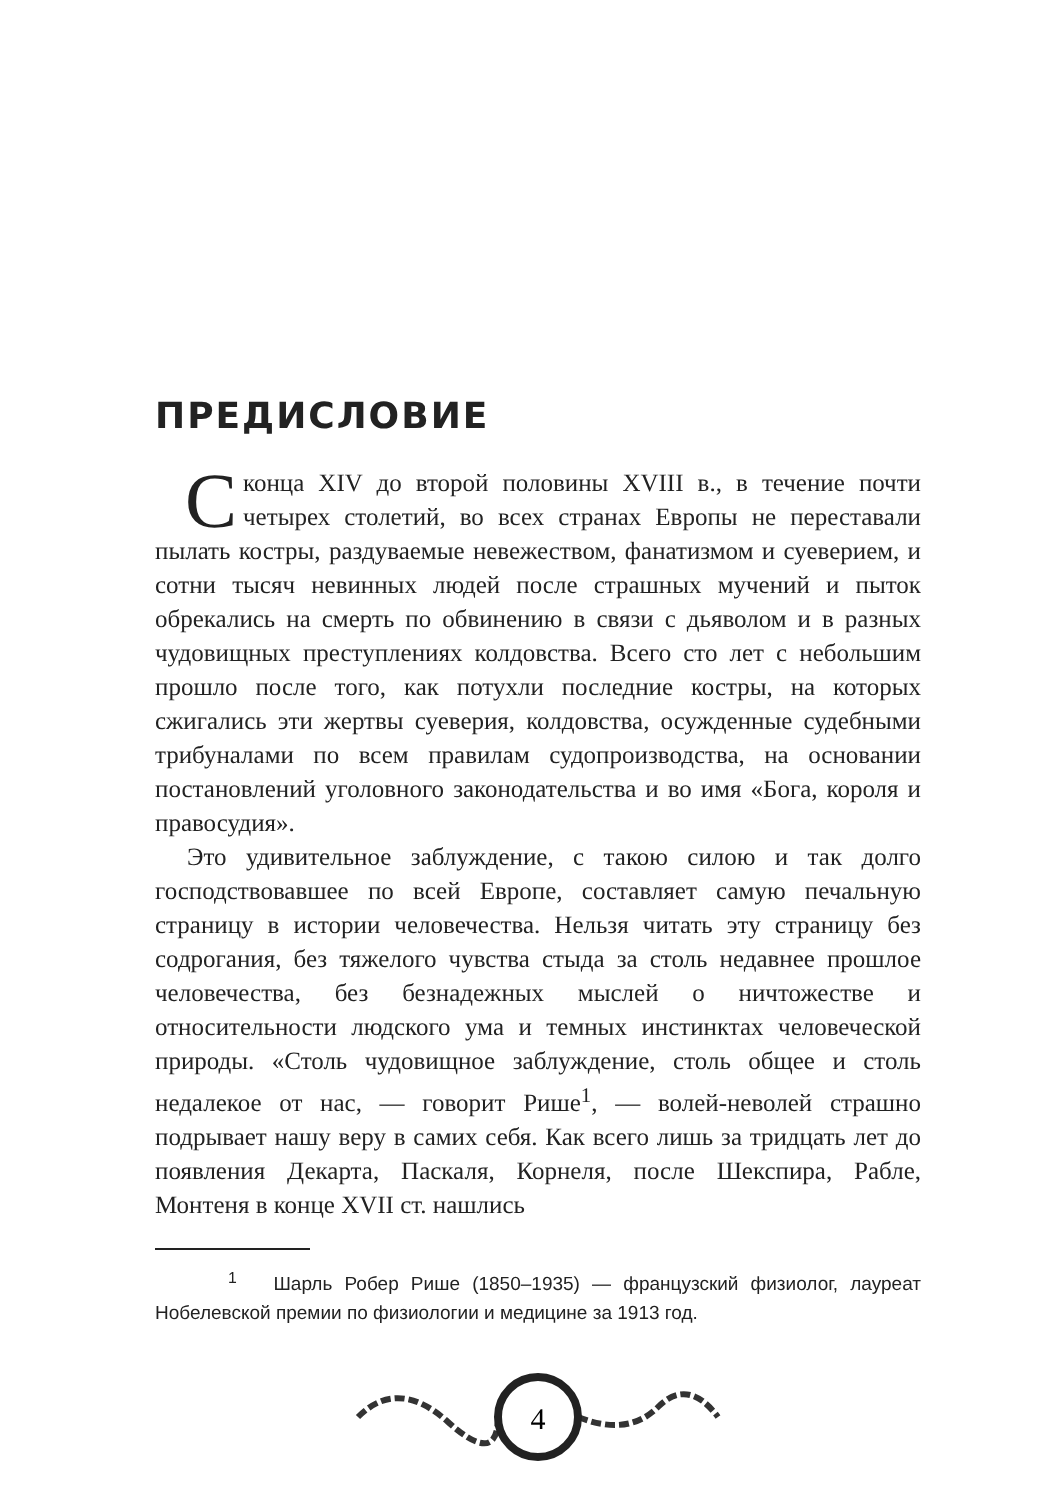ПРЕДИСЛОВИЕ
Сконца XIV до второй половины XVIII в., в течение почти четырех столетий, во всех странах Европы не переставали пылать костры, раздуваемые невежеством, фанатизмом и суеверием, и сотни тысяч невинных людей после страшных мучений и пыток обрекались на смерть по обвинению в связи с дьяволом и в разных чудовищных преступлениях колдовства. Всего сто лет с небольшим прошло после того, как потухли последние костры, на которых сжигались эти жертвы суеверия, колдовства, осужденные судебными трибуналами по всем правилам судопроизводства, на основании постановлений уголовного законодательства и во имя «Бога, короля и правосудия».
Это удивительное заблуждение, с такою силою и так долго господствовавшее по всей Европе, составляет самую печальную страницу в истории человечества. Нельзя читать эту страницу без содрогания, без тяжелого чувства стыда за столь недавнее прошлое человечества, без безнадежных мыслей о ничтожестве и относительности людского ума и темных инстинктах человеческой природы. «Столь чудовищное заблуждение, столь общее и столь недалекое от нас, — говорит Рише<sup>1</sup>, — волей-неволей страшно подрывает нашу веру в самих себя. Как всего лишь за тридцать лет до появления Декарта, Паскаля, Корнеля, после Шекспира, Рабле, Монтеня в конце XVII ст. нашлись
<sup>1</sup> Шарль Робер Рише (1850–1935) — французский физиолог, лауреат Нобелевской премии по физиологии и медицине за 1913 год.
4